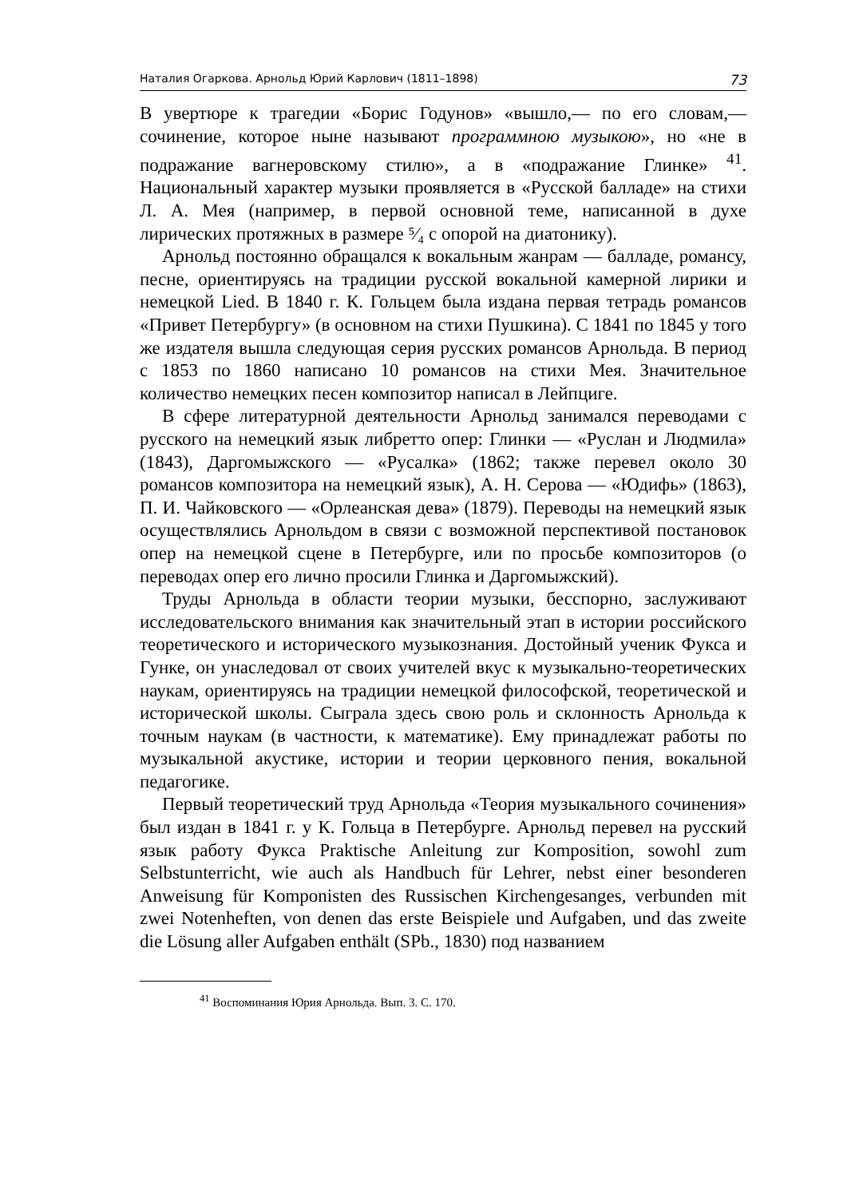Наталия Огаркова. Арнольд Юрий Карлович (1811–1898) 73
В увертюре к трагедии «Борис Годунов» «вышло,— по его словам,— сочинение, которое ныне называют программною музыкою», но «не в подражание вагнеровскому стилю», а в «подражание Глинке» <sup>41</sup>. Национальный характер музыки проявляется в «Русской балладе» на стихи Л. А. Мея (например, в первой основной теме, написанной в духе лирических протяжных в размере ⁵⁄₄ с опорой на диатонику).
Арнольд постоянно обращался к вокальным жанрам — балладе, романсу, песне, ориентируясь на традиции русской вокальной камерной лирики и немецкой Lied. В 1840 г. К. Гольцем была издана первая тетрадь романсов «Привет Петербургу» (в основном на стихи Пушкина). С 1841 по 1845 у того же издателя вышла следующая серия русских романсов Арнольда. В период с 1853 по 1860 написано 10 романсов на стихи Мея. Значительное количество немецких песен композитор написал в Лейпциге.
В сфере литературной деятельности Арнольд занимался переводами с русского на немецкий язык либретто опер: Глинки — «Руслан и Людмила» (1843), Даргомыжского — «Русалка» (1862; также перевел около 30 романсов композитора на немецкий язык), А. Н. Серова — «Юдифь» (1863), П. И. Чайковского — «Орлеанская дева» (1879). Переводы на немецкий язык осуществлялись Арнольдом в связи с возможной перспективой постановок опер на немецкой сцене в Петербурге, или по просьбе композиторов (о переводах опер его лично просили Глинка и Даргомыжский).
Труды Арнольда в области теории музыки, бесспорно, заслуживают исследовательского внимания как значительный этап в истории российского теоретического и исторического музыкознания. Достойный ученик Фукса и Гунке, он унаследовал от своих учителей вкус к музыкально-теоретических наукам, ориентируясь на традиции немецкой философской, теоретической и исторической школы. Сыграла здесь свою роль и склонность Арнольда к точным наукам (в частности, к математике). Ему принадлежат работы по музыкальной акустике, истории и теории церковного пения, вокальной педагогике.
Первый теоретический труд Арнольда «Теория музыкального сочинения» был издан в 1841 г. у К. Гольца в Петербурге. Арнольд перевел на русский язык работу Фукса Praktische Anleitung zur Komposition, sowohl zum Selbstunterricht, wie auch als Handbuch für Lehrer, nebst einer besonderen Anweisung für Komponisten des Russischen Kirchengesanges, verbunden mit zwei Notenheften, von denen das erste Beispiele und Aufgaben, und das zweite die Lösung aller Aufgaben enthält (SPb., 1830) под названием
<sup>41</sup> Воспоминания Юрия Арнольда. Вып. 3. С. 170.